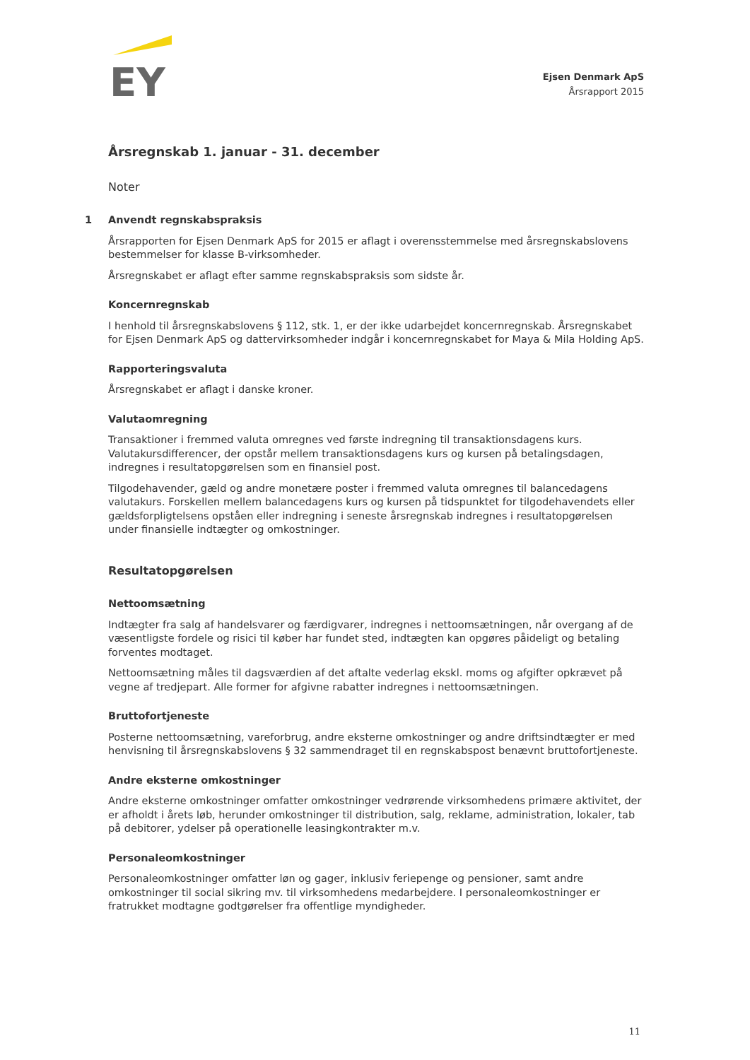EY
Ejsen Denmark ApS
Årsrapport 2015
Årsregnskab 1. januar - 31. december
Noter
1 Anvendt regnskabspraksis
Årsrapporten for Ejsen Denmark ApS for 2015 er aflagt i overensstemmelse med årsregnskabslovens bestemmelser for klasse B-virksomheder.
Årsregnskabet er aflagt efter samme regnskabspraksis som sidste år.
Koncernregnskab
I henhold til årsregnskabslovens § 112, stk. 1, er der ikke udarbejdet koncernregnskab. Årsregnskabet for Ejsen Denmark ApS og dattervirksomheder indgår i koncernregnskabet for Maya & Mila Holding ApS.
Rapporteringsvaluta
Årsregnskabet er aflagt i danske kroner.
Valutaomregning
Transaktioner i fremmed valuta omregnes ved første indregning til transaktionsdagens kurs. Valutakursdifferencer, der opstår mellem transaktionsdagens kurs og kursen på betalingsdagen, indregnes i resultatopgørelsen som en finansiel post.
Tilgodehavender, gæld og andre monetære poster i fremmed valuta omregnes til balancedagens valutakurs. Forskellen mellem balancedagens kurs og kursen på tidspunktet for tilgodehavendets eller gældsforpligtelsens opståen eller indregning i seneste årsregnskab indregnes i resultatopgørelsen under finansielle indtægter og omkostninger.
Resultatopgørelsen
Nettoomsætning
Indtægter fra salg af handelsvarer og færdigvarer, indregnes i nettoomsætningen, når overgang af de væsentligste fordele og risici til køber har fundet sted, indtægten kan opgøres påideligt og betaling forventes modtaget.
Nettoomsætning måles til dagsværdien af det aftalte vederlag ekskl. moms og afgifter opkrævet på vegne af tredjepart. Alle former for afgivne rabatter indregnes i nettoomsætningen.
Bruttofortjeneste
Posterne nettoomsætning, vareforbrug, andre eksterne omkostninger og andre driftsindtægter er med henvisning til årsregnskabslovens § 32 sammendraget til en regnskabspost benævnt bruttofortjeneste.
Andre eksterne omkostninger
Andre eksterne omkostninger omfatter omkostninger vedrørende virksomhedens primære aktivitet, der er afholdt i årets løb, herunder omkostninger til distribution, salg, reklame, administration, lokaler, tab på debitorer, ydelser på operationelle leasingkontrakter m.v.
Personaleomkostninger
Personaleomkostninger omfatter løn og gager, inklusiv feriepenge og pensioner, samt andre omkostninger til social sikring mv. til virksomhedens medarbejdere. I personaleomkostninger er fratrukket modtagne godtgørelser fra offentlige myndigheder.
11